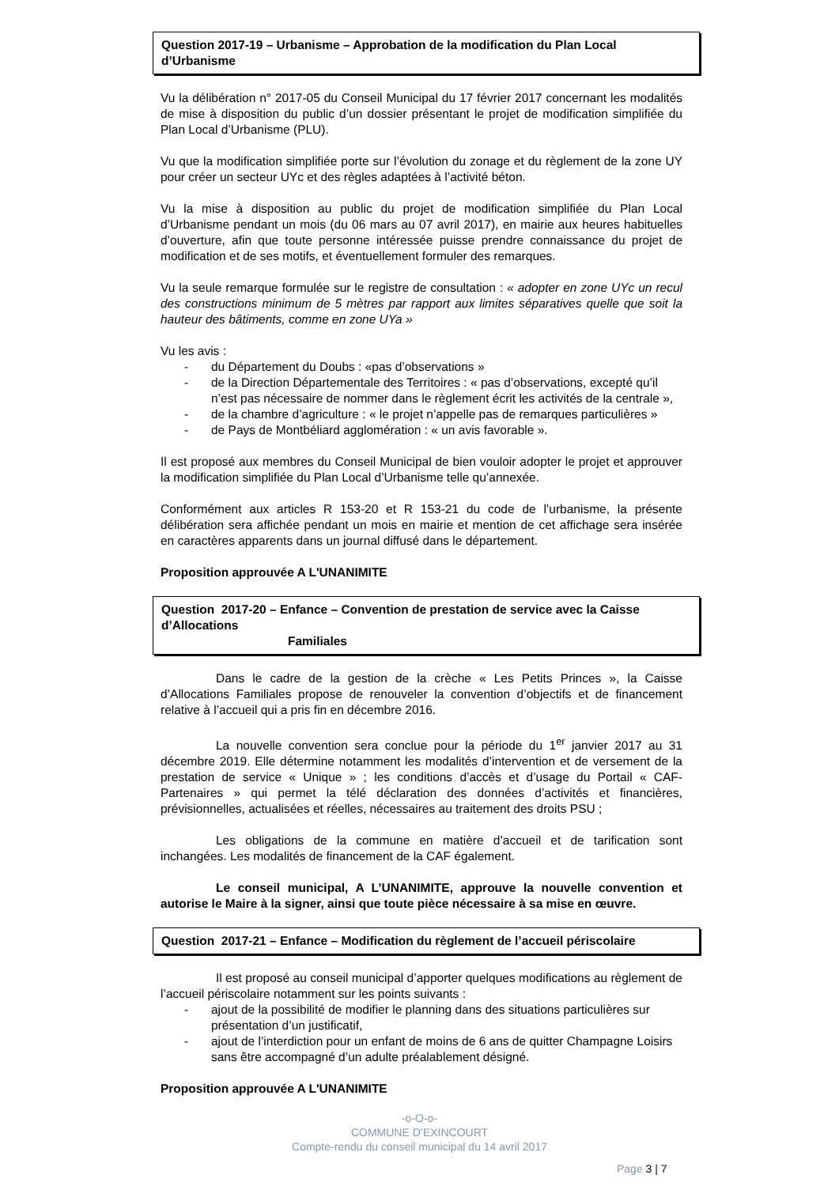Question 2017-19 – Urbanisme – Approbation de la modification du Plan Local d’Urbanisme
Vu la délibération n° 2017-05 du Conseil Municipal du 17 février 2017 concernant les modalités de mise à disposition du public d’un dossier présentant le projet de modification simplifiée du Plan Local d’Urbanisme (PLU).
Vu que la modification simplifiée porte sur l’évolution du zonage et du règlement de la zone UY pour créer un secteur UYc et des règles adaptées à l’activité béton.
Vu la mise à disposition au public du projet de modification simplifiée du Plan Local d’Urbanisme pendant un mois (du 06 mars au 07 avril 2017), en mairie aux heures habituelles d’ouverture, afin que toute personne intéressée puisse prendre connaissance du projet de modification et de ses motifs, et éventuellement formuler des remarques.
Vu la seule remarque formulée sur le registre de consultation : « adopter en zone UYc un recul des constructions minimum de 5 mètres par rapport aux limites séparatives quelle que soit la hauteur des bâtiments, comme en zone UYa »
Vu les avis :
- du Département du Doubs : «pas d’observations »
- de la Direction Départementale des Territoires : « pas d’observations, excepté qu’il n’est pas nécessaire de nommer dans le règlement écrit les activités de la centrale »,
- de la chambre d’agriculture : « le projet n’appelle pas de remarques particulières »
- de Pays de Montbéliard agglomération : « un avis favorable ».
Il est proposé aux membres du Conseil Municipal de bien vouloir adopter le projet et approuver la modification simplifiée du Plan Local d’Urbanisme telle qu’annexée.
Conformément aux articles R 153-20 et R 153-21 du code de l’urbanisme, la présente délibération sera affichée pendant un mois en mairie et mention de cet affichage sera insérée en caractères apparents dans un journal diffusé dans le département.
Proposition approuvée A L'UNANIMITE
Question 2017-20 – Enfance – Convention de prestation de service avec la Caisse d’Allocations
Familiales
Dans le cadre de la gestion de la crèche « Les Petits Princes », la Caisse d’Allocations Familiales propose de renouveler la convention d’objectifs et de financement relative à l’accueil qui a pris fin en décembre 2016.
La nouvelle convention sera conclue pour la période du 1<sup>er</sup> janvier 2017 au 31 décembre 2019. Elle détermine notamment les modalités d’intervention et de versement de la prestation de service « Unique » ; les conditions d’accès et d’usage du Portail « CAF-Partenaires » qui permet la télé déclaration des données d’activités et financières, prévisionnelles, actualisées et réelles, nécessaires au traitement des droits PSU ;
Les obligations de la commune en matière d’accueil et de tarification sont inchangées. Les modalités de financement de la CAF également.
Le conseil municipal, A L’UNANIMITE, approuve la nouvelle convention et autorise le Maire à la signer, ainsi que toute pièce nécessaire à sa mise en œuvre.
Question 2017-21 – Enfance – Modification du règlement de l’accueil périscolaire
Il est proposé au conseil municipal d’apporter quelques modifications au règlement de l’accueil périscolaire notamment sur les points suivants :
- ajout de la possibilité de modifier le planning dans des situations particulières sur présentation d’un justificatif,
- ajout de l’interdiction pour un enfant de moins de 6 ans de quitter Champagne Loisirs sans être accompagné d’un adulte préalablement désigné.
Proposition approuvée A L'UNANIMITE
-o-O-o-
COMMUNE D’EXINCOURT
Compte-rendu du conseil municipal du 14 avril 2017
Page 3 | 7